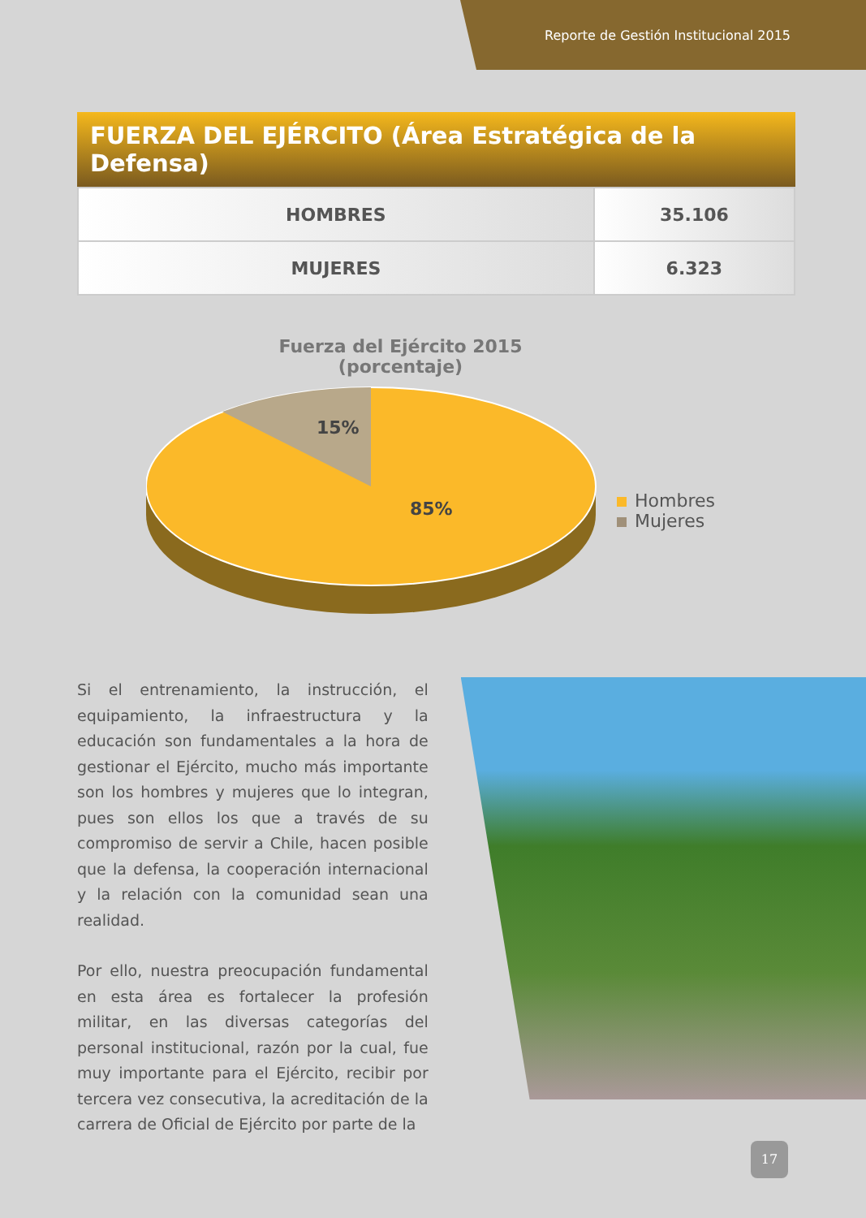Reporte de Gestión Institucional 2015
FUERZA DEL EJÉRCITO (Área Estratégica de la Defensa)
| HOMBRES | 35.106 |
| MUJERES | 6.323 |
Fuerza del Ejército 2015
(porcentaje)
15%
85%
Hombres
Mujeres
Si el entrenamiento, la instrucción, el equipamiento, la infraestructura y la educación son fundamentales a la hora de gestionar el Ejército, mucho más importante son los hombres y mujeres que lo integran, pues son ellos los que a través de su compromiso de servir a Chile, hacen posible que la defensa, la cooperación internacional y la relación con la comunidad sean una realidad.
Por ello, nuestra preocupación fundamental en esta área es fortalecer la profesión militar, en las diversas categorías del personal institucional, razón por la cual, fue muy importante para el Ejército, recibir por tercera vez consecutiva, la acreditación de la carrera de Oficial de Ejército por parte de la
17